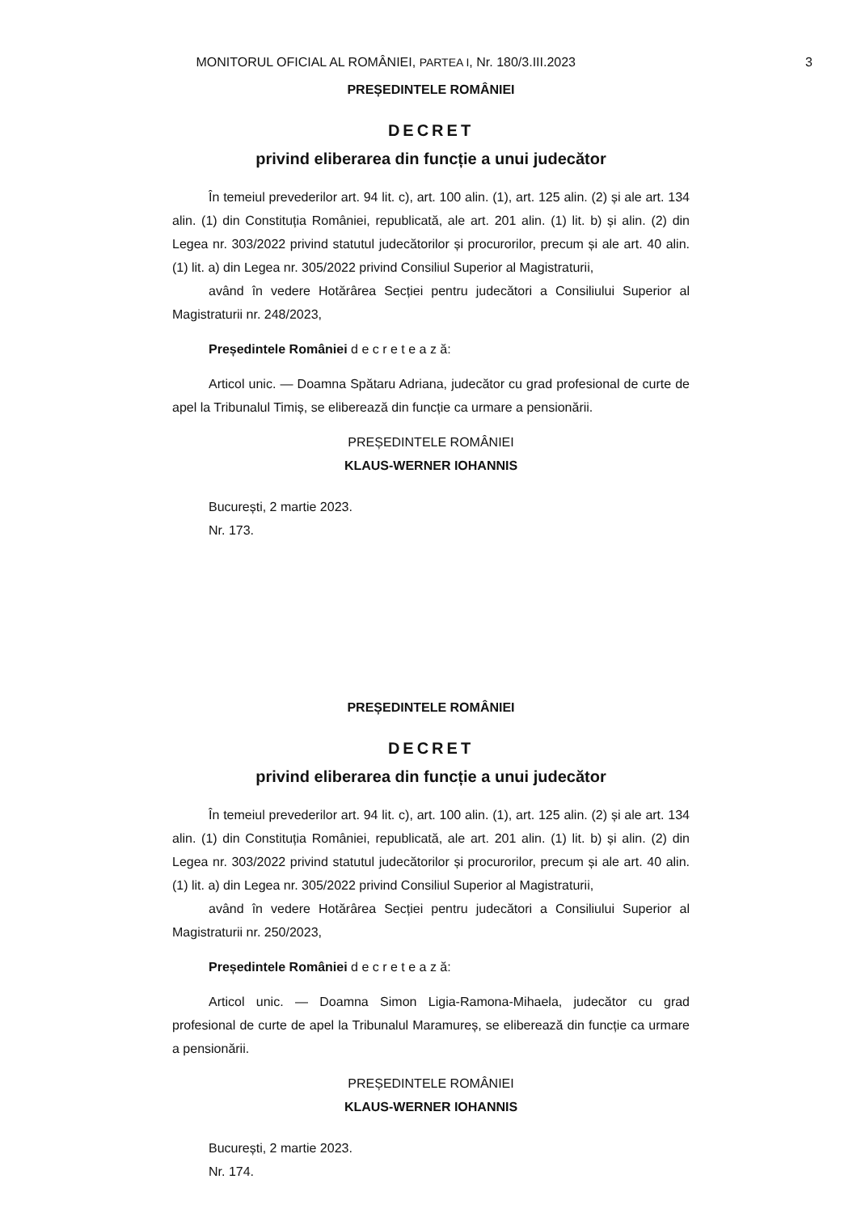MONITORUL OFICIAL AL ROMÂNIEI, PARTEA I, Nr. 180/3.III.2023 3
PREȘEDINTELE ROMÂNIEI
DECRET
privind eliberarea din funcție a unui judecător
În temeiul prevederilor art. 94 lit. c), art. 100 alin. (1), art. 125 alin. (2) și ale art. 134 alin. (1) din Constituția României, republicată, ale art. 201 alin. (1) lit. b) și alin. (2) din Legea nr. 303/2022 privind statutul judecătorilor și procurorilor, precum și ale art. 40 alin. (1) lit. a) din Legea nr. 305/2022 privind Consiliul Superior al Magistraturii,
având în vedere Hotărârea Secției pentru judecători a Consiliului Superior al Magistraturii nr. 248/2023,
Președintele României d e c r e t e a z ă:
Articol unic. — Doamna Spătaru Adriana, judecător cu grad profesional de curte de apel la Tribunalul Timiș, se eliberează din funcție ca urmare a pensionării.
PREȘEDINTELE ROMÂNIEI
KLAUS-WERNER IOHANNIS
București, 2 martie 2023.
Nr. 173.
PREȘEDINTELE ROMÂNIEI
DECRET
privind eliberarea din funcție a unui judecător
În temeiul prevederilor art. 94 lit. c), art. 100 alin. (1), art. 125 alin. (2) și ale art. 134 alin. (1) din Constituția României, republicată, ale art. 201 alin. (1) lit. b) și alin. (2) din Legea nr. 303/2022 privind statutul judecătorilor și procurorilor, precum și ale art. 40 alin. (1) lit. a) din Legea nr. 305/2022 privind Consiliul Superior al Magistraturii,
având în vedere Hotărârea Secției pentru judecători a Consiliului Superior al Magistraturii nr. 250/2023,
Președintele României d e c r e t e a z ă:
Articol unic. — Doamna Simon Ligia-Ramona-Mihaela, judecător cu grad profesional de curte de apel la Tribunalul Maramureș, se eliberează din funcție ca urmare a pensionării.
PREȘEDINTELE ROMÂNIEI
KLAUS-WERNER IOHANNIS
București, 2 martie 2023.
Nr. 174.